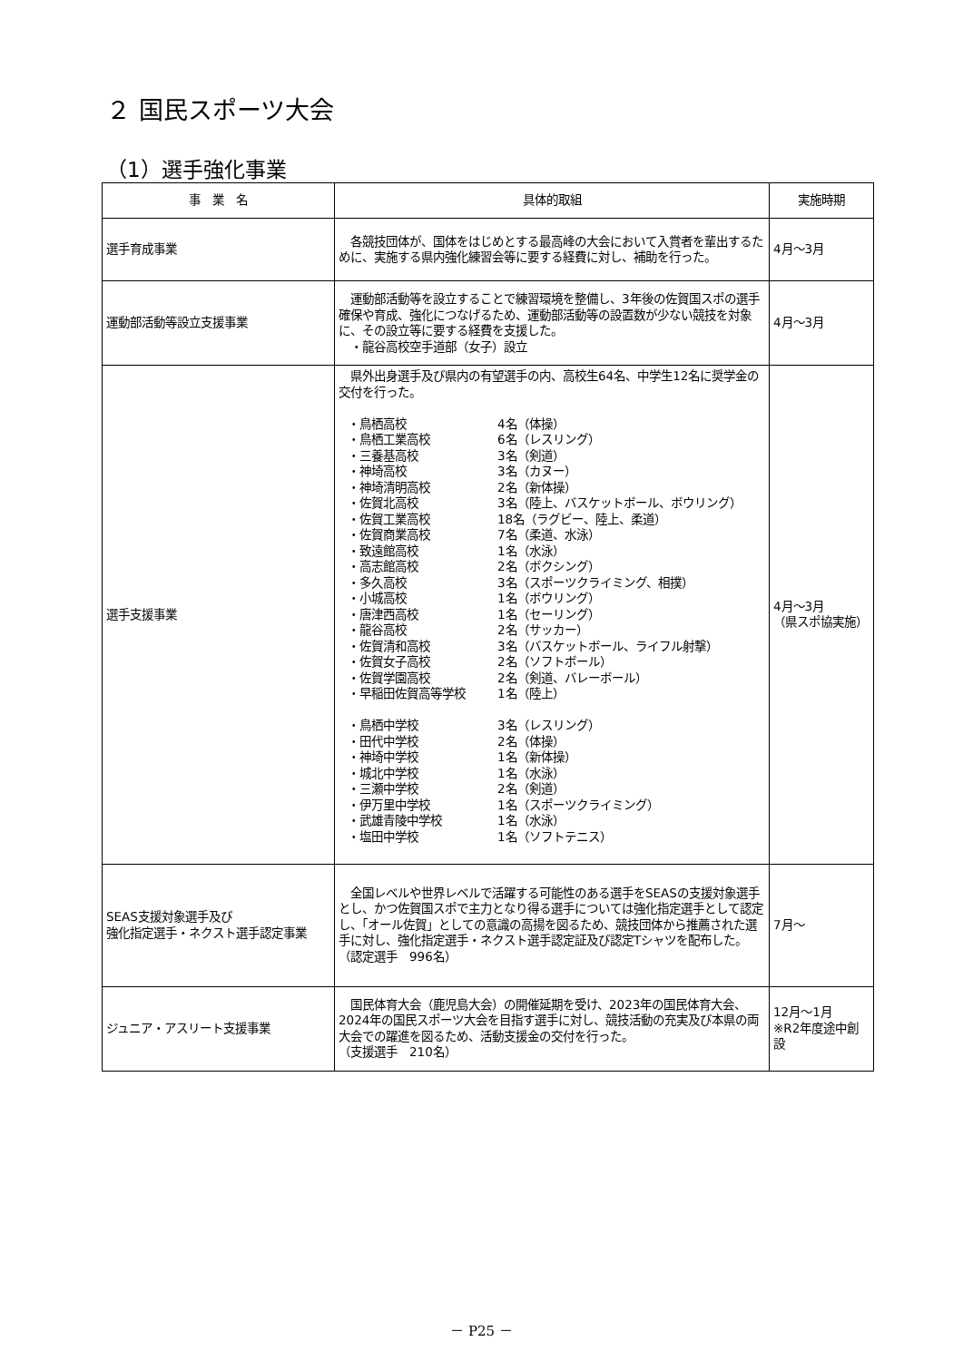２ 国民スポーツ大会
（1）選手強化事業
| 事 業 名 | 具体的取組 | 実施時期 |
| --- | --- | --- |
| 選手育成事業 | 各競技団体が、国体をはじめとする最高峰の大会において入賞者を輩出するために、実施する県内強化練習会等に要する経費に対し、補助を行った。 | 4月～3月 |
| 運動部活動等設立支援事業 | 運動部活動等を設立することで練習環境を整備し、3年後の佐賀国スポの選手確保や育成、強化につなげるため、運動部活動等の設置数が少ない競技を対象に、その設立等に要する経費を支援した。 ・龍谷高校空手道部（女子）設立 | 4月～3月 |
| 選手支援事業 | 県外出身選手及び県内の有望選手の内、高校生64名、中学生12名に奨学金の交付を行った。 ・鳥栖高校 4名（体操） ・鳥栖工業高校 6名（レスリング） ・三養基高校 3名（剣道） ・神埼高校 3名（カヌー） ・神埼清明高校 2名（新体操） ・佐賀北高校 3名（陸上、バスケットボール、ボウリング） ・佐賀工業高校 18名（ラグビー、陸上、柔道） ・佐賀商業高校 7名（柔道、水泳） ・致遠館高校 1名（水泳） ・高志館高校 2名（ボクシング） ・多久高校 3名（スポーツクライミング、相撲） ・小城高校 1名（ボウリング） ・唐津西高校 1名（セーリング） ・龍谷高校 2名（サッカー） ・佐賀清和高校 3名（バスケットボール、ライフル射撃） ・佐賀女子高校 2名（ソフトボール） ・佐賀学園高校 2名（剣道、バレーボール） ・早稲田佐賀高等学校 1名（陸上） ・鳥栖中学校 3名（レスリング） ・田代中学校 2名（体操） ・神埼中学校 1名（新体操） ・城北中学校 1名（水泳） ・三瀬中学校 2名（剣道） ・伊万里中学校 1名（スポーツクライミング） ・武雄青陵中学校 1名（水泳） ・塩田中学校 1名（ソフトテニス） | 4月～3月 （県スポ協実施） |
| SEAS支援対象選手及び 強化指定選手・ネクスト選手認定事業 | 全国レベルや世界レベルで活躍する可能性のある選手をSEASの支援対象選手とし、かつ佐賀国スポで主力となり得る選手については強化指定選手として認定し、「オール佐賀」としての意識の高揚を図るため、競技団体から推薦された選手に対し、強化指定選手・ネクスト選手認定証及び認定Tシャツを配布した。 （認定選手 996名） | 7月～ |
| ジュニア・アスリート支援事業 | 国民体育大会（鹿児島大会）の開催延期を受け、2023年の国民体育大会、2024年の国民スポーツ大会を目指す選手に対し、競技活動の充実及び本県の両大会での躍進を図るため、活動支援金の交付を行った。 （支援選手 210名） | 12月～1月 ※R2年度途中創設 |
－ P25 －